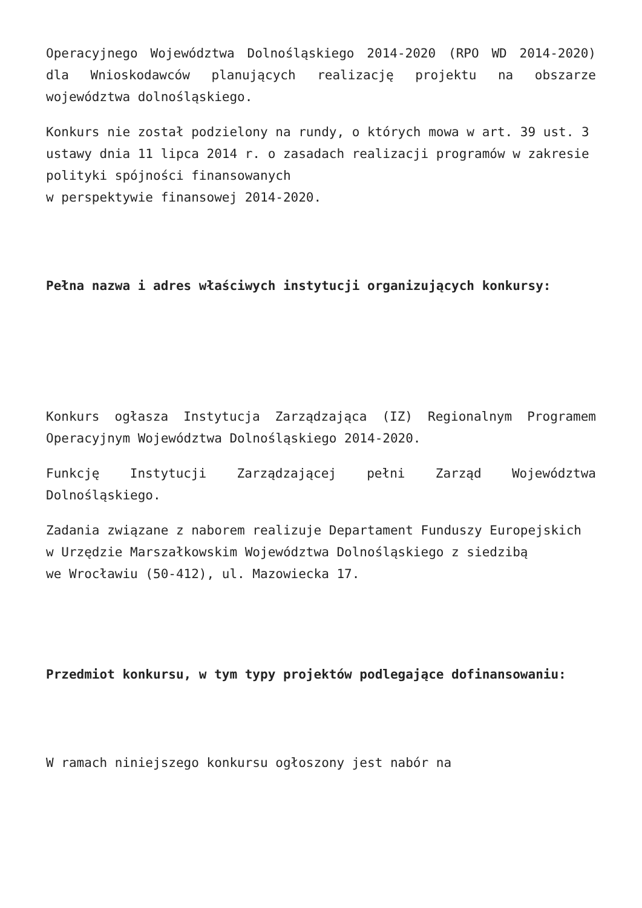Operacyjnego Województwa Dolnośląskiego 2014-2020 (RPO WD 2014-2020) dla Wnioskodawców planujących realizację projektu na obszarze województwa dolnośląskiego.
Konkurs nie został podzielony na rundy, o których mowa w art. 39 ust. 3 ustawy dnia 11 lipca 2014 r. o zasadach realizacji programów w zakresie polityki spójności finansowanych
w perspektywie finansowej 2014-2020.
Pełna nazwa i adres właściwych instytucji organizujących konkursy:
Konkurs ogłasza Instytucja Zarządzająca (IZ) Regionalnym Programem Operacyjnym Województwa Dolnośląskiego 2014-2020.
Funkcję Instytucji Zarządzającej pełni Zarząd Województwa Dolnośląskiego.
Zadania związane z naborem realizuje Departament Funduszy Europejskich
w Urzędzie Marszałkowskim Województwa Dolnośląskiego z siedzibą
we Wrocławiu (50-412), ul. Mazowiecka 17.
Przedmiot konkursu, w tym typy projektów podlegające dofinansowaniu:
W ramach niniejszego konkursu ogłoszony jest nabór na